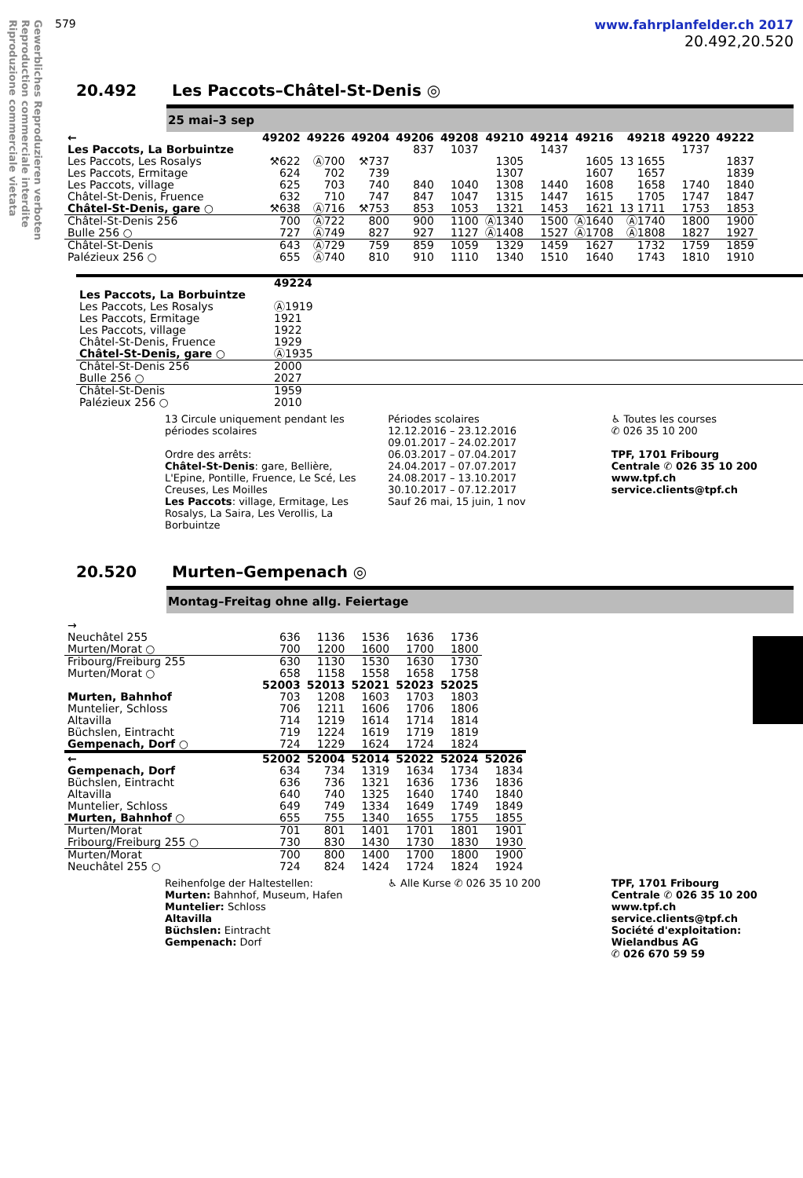Gewerbliches Reproduzieren verboten
Reproduction commerciale interdite
Riproduzione commerciale vietata
579 www.fahrplanfelder.ch 2017
20.492,20.520
20.492 Les Paccots–Châtel-St-Denis ◎
25 mai–3 sep
| ← | 49202 | 49226 | 49204 | 49206 | 49208 | 49210 | 49214 | 49216 | 49218 | 49220 | 49222 |
| --- | --- | --- | --- | --- | --- | --- | --- | --- | --- | --- | --- |
| Les Paccots, La Borbuintze | | | | 837 | 1037 | | 1437 | | | 1737 | |
| Les Paccots, Les Rosalys | ⚒622 | Ⓐ700 | ⚒737 | | | 1305 | | 1605 | 13 1655 | | 1837 |
| Les Paccots, Ermitage | 624 | 702 | 739 | | | 1307 | | 1607 | 1657 | | 1839 |
| Les Paccots, village | 625 | 703 | 740 | 840 | 1040 | 1308 | 1440 | 1608 | 1658 | 1740 | 1840 |
| Châtel-St-Denis, Fruence | 632 | 710 | 747 | 847 | 1047 | 1315 | 1447 | 1615 | 1705 | 1747 | 1847 |
| Châtel-St-Denis, gare ○ | ⚒638 | Ⓐ716 | ⚒753 | 853 | 1053 | 1321 | 1453 | 1621 | 13 1711 | 1753 | 1853 |
| Châtel-St-Denis 256 | 700 | Ⓐ722 | 800 | 900 | 1100 | Ⓐ1340 | 1500 | Ⓐ1640 | Ⓐ1740 | 1800 | 1900 |
| Bulle 256 ○ | 727 | Ⓐ749 | 827 | 927 | 1127 | Ⓐ1408 | 1527 | Ⓐ1708 | Ⓐ1808 | 1827 | 1927 |
| Châtel-St-Denis | 643 | Ⓐ729 | 759 | 859 | 1059 | 1329 | 1459 | 1627 | 1732 | 1759 | 1859 |
| Palézieux 256 ○ | 655 | Ⓐ740 | 810 | 910 | 1110 | 1340 | 1510 | 1640 | 1743 | 1810 | 1910 |
| | 49224 |
| --- | --- |
| Les Paccots, La Borbuintze | |
| Les Paccots, Les Rosalys | Ⓐ1919 |
| Les Paccots, Ermitage | 1921 |
| Les Paccots, village | 1922 |
| Châtel-St-Denis, Fruence | 1929 |
| Châtel-St-Denis, gare ○ | Ⓐ1935 |
| Châtel-St-Denis 256 | 2000 |
| Bulle 256 ○ | 2027 |
| Châtel-St-Denis | 1959 |
| Palézieux 256 ○ | 2010 |
13 Circule uniquement pendant les périodes scolaires
Ordre des arrêts:
Châtel-St-Denis: gare, Bellière, L'Epine, Pontille, Fruence, Le Scé, Les Creuses, Les Moilles
Les Paccots: village, Ermitage, Les Rosalys, La Saira, Les Verollis, La Borbuintze
Périodes scolaires
12.12.2016 – 23.12.2016
09.01.2017 – 24.02.2017
06.03.2017 – 07.04.2017
24.04.2017 – 07.07.2017
24.08.2017 – 13.10.2017
30.10.2017 – 07.12.2017
Sauf 26 mai, 15 juin, 1 nov
♿ Toutes les courses
✆ 026 35 10 200
TPF, 1701 Fribourg
Centrale ✆ 026 35 10 200
www.tpf.ch
service.clients@tpf.ch
20.520 Murten–Gempenach ◎
Montag–Freitag ohne allg. Feiertage
| → | | | | | | |
| Neuchâtel 255 | 636 | 1136 | 1536 | 1636 | 1736 | |
| Murten/Morat ○ | 700 | 1200 | 1600 | 1700 | 1800 | |
| Fribourg/Freiburg 255 | 630 | 1130 | 1530 | 1630 | 1730 | |
| Murten/Morat ○ | 658 | 1158 | 1558 | 1658 | 1758 | |
| | 52003 | 52013 | 52021 | 52023 | 52025 | |
| Murten, Bahnhof | 703 | 1208 | 1603 | 1703 | 1803 | |
| Muntelier, Schloss | 706 | 1211 | 1606 | 1706 | 1806 | |
| Altavilla | 714 | 1219 | 1614 | 1714 | 1814 | |
| Büchslen, Eintracht | 719 | 1224 | 1619 | 1719 | 1819 | |
| Gempenach, Dorf ○ | 724 | 1229 | 1624 | 1724 | 1824 | |
| ← | 52002 | 52004 | 52014 | 52022 | 52024 | 52026 |
| Gempenach, Dorf | 634 | 734 | 1319 | 1634 | 1734 | 1834 |
| Büchslen, Eintracht | 636 | 736 | 1321 | 1636 | 1736 | 1836 |
| Altavilla | 640 | 740 | 1325 | 1640 | 1740 | 1840 |
| Muntelier, Schloss | 649 | 749 | 1334 | 1649 | 1749 | 1849 |
| Murten, Bahnhof ○ | 655 | 755 | 1340 | 1655 | 1755 | 1855 |
| Murten/Morat | 701 | 801 | 1401 | 1701 | 1801 | 1901 |
| Fribourg/Freiburg 255 ○ | 730 | 830 | 1430 | 1730 | 1830 | 1930 |
| Murten/Morat | 700 | 800 | 1400 | 1700 | 1800 | 1900 |
| Neuchâtel 255 ○ | 724 | 824 | 1424 | 1724 | 1824 | 1924 |
Reihenfolge der Haltestellen:
Murten: Bahnhof, Museum, Hafen
Muntelier: Schloss
Altavilla
Büchslen: Eintracht
Gempenach: Dorf
♿ Alle Kurse ✆ 026 35 10 200 TPF, 1701 Fribourg
Centrale ✆ 026 35 10 200
www.tpf.ch
service.clients@tpf.ch
Société d'exploitation:
Wielandbus AG
✆ 026 670 59 59